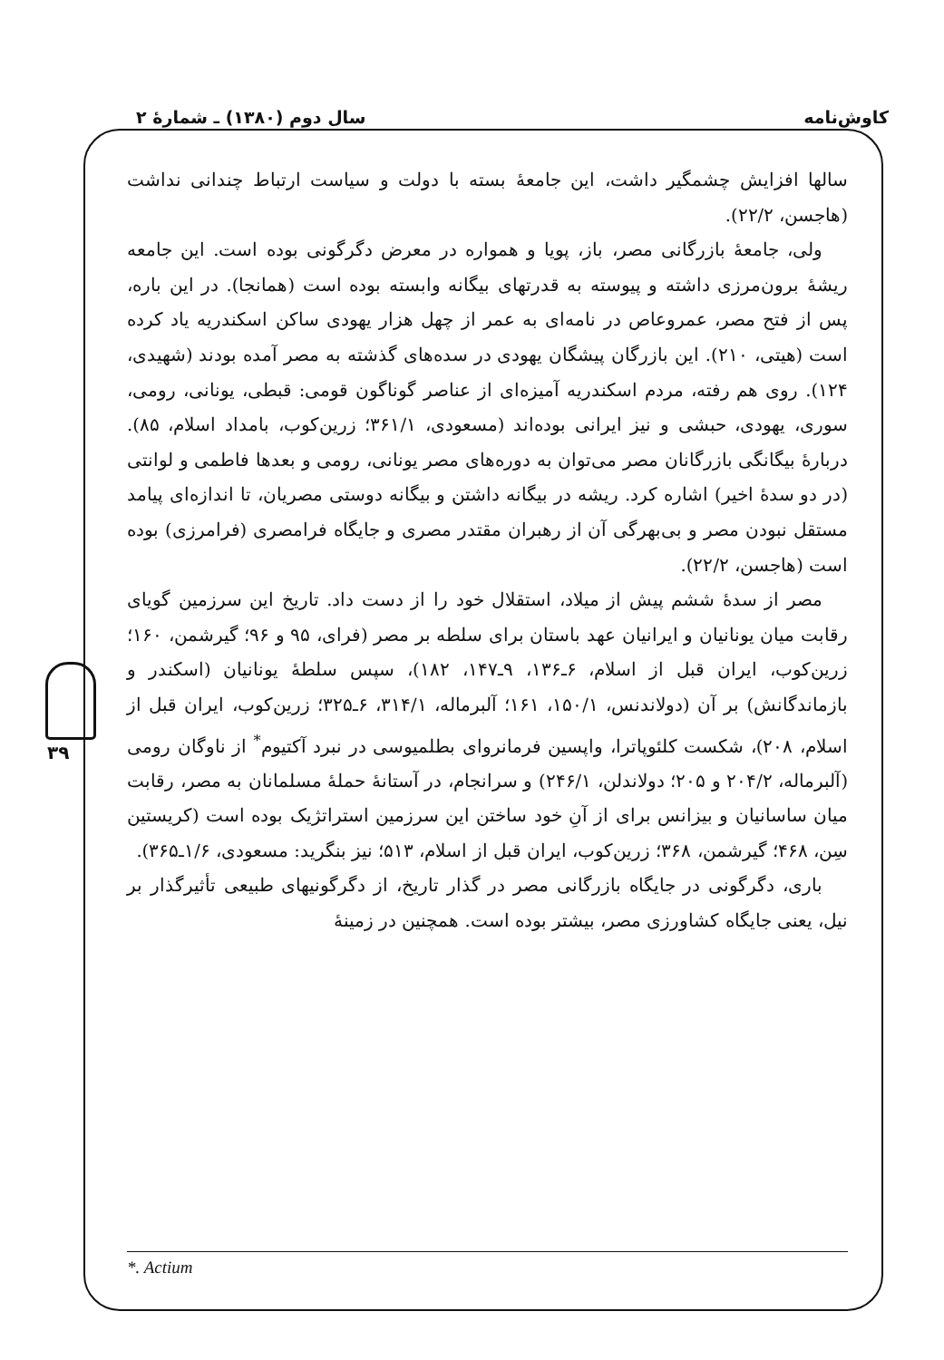کاوش‌نامه سال دوم (۱۳۸۰) ـ شمارهٔ ۲
۳۹
سالها افزایش چشمگیر داشت، این جامعهٔ بسته با دولت و سیاست ارتباط چندانی نداشت (هاجسن، ۲۲/۲).
ولی، جامعهٔ بازرگانی مصر، باز، پویا و همواره در معرض دگرگونی بوده است. این جامعه ریشهٔ برون‌مرزی داشته و پیوسته به قدرتهای بیگانه وابسته بوده است (همانجا). در این باره، پس از فتح مصر، عمروعاص در نامه‌ای به عمر از چهل هزار یهودی ساکن اسکندریه یاد کرده است (هیتی، ۲۱۰). این بازرگان پیشگان یهودی در سده‌های گذشته به مصر آمده بودند (شهیدی، ۱۲۴). روی هم رفته، مردم اسکندریه آمیزه‌ای از عناصر گوناگون قومی: قبطی، یونانی، رومی، سوری، یهودی، حبشی و نیز ایرانی بوده‌اند (مسعودی، ۳۶۱/۱؛ زرین‌کوب، بامداد اسلام، ۸۵). دربارهٔ بیگانگی بازرگانان مصر می‌توان به دوره‌های مصر یونانی، رومی و بعدها فاطمی و لوانتی (در دو سدهٔ اخیر) اشاره کرد. ریشه در بیگانه داشتن و بیگانه دوستی مصریان، تا اندازه‌ای پیامد مستقل نبودن مصر و بی‌بهرگی آن از رهبران مقتدر مصری و جایگاه فرامصری (فرامرزی) بوده است (هاجسن، ۲۲/۲).
مصر از سدهٔ ششم پیش از میلاد، استقلال خود را از دست داد. تاریخ این سرزمین گویای رقابت میان یونانیان و ایرانیان عهد باستان برای سلطه بر مصر (فرای، ۹۵ و ۹۶؛ گیرشمن، ۱۶۰؛ زرین‌کوب، ایران قبل از اسلام، ۶ـ۱۳۶، ۹ـ۱۴۷، ۱۸۲)، سپس سلطهٔ یونانیان (اسکندر و بازماندگانش) بر آن (دولاندنس، ۱۵۰/۱، ۱۶۱؛ آلبرماله، ۳۱۴/۱، ۶ـ۳۲۵؛ زرین‌کوب، ایران قبل از اسلام، ۲۰۸)، شکست کلئوپاترا، واپسین فرمانروای بطلمیوسی در نبرد آکتیوم<sup>*</sup> از ناوگان رومی (آلبرماله، ۲۰۴/۲ و ۲۰۵؛ دولاندلن، ۲۴۶/۱) و سرانجام، در آستانهٔ حملهٔ مسلمانان به مصر، رقابت میان ساسانیان و بیزانس برای از آنِ خود ساختن این سرزمین استراتژیک بوده است (کریستین سِن، ۴۶۸؛ گیرشمن، ۳۶۸؛ زرین‌کوب، ایران قبل از اسلام، ۵۱۳؛ نیز بنگرید: مسعودی، ۱/۶ـ۳۶۵).
باری، دگرگونی در جایگاه بازرگانی مصر در گذار تاریخ، از دگرگونیهای طبیعی تأثیرگذار بر نیل، یعنی جایگاه کشاورزی مصر، بیشتر بوده است. همچنین در زمینهٔ
*. Actium